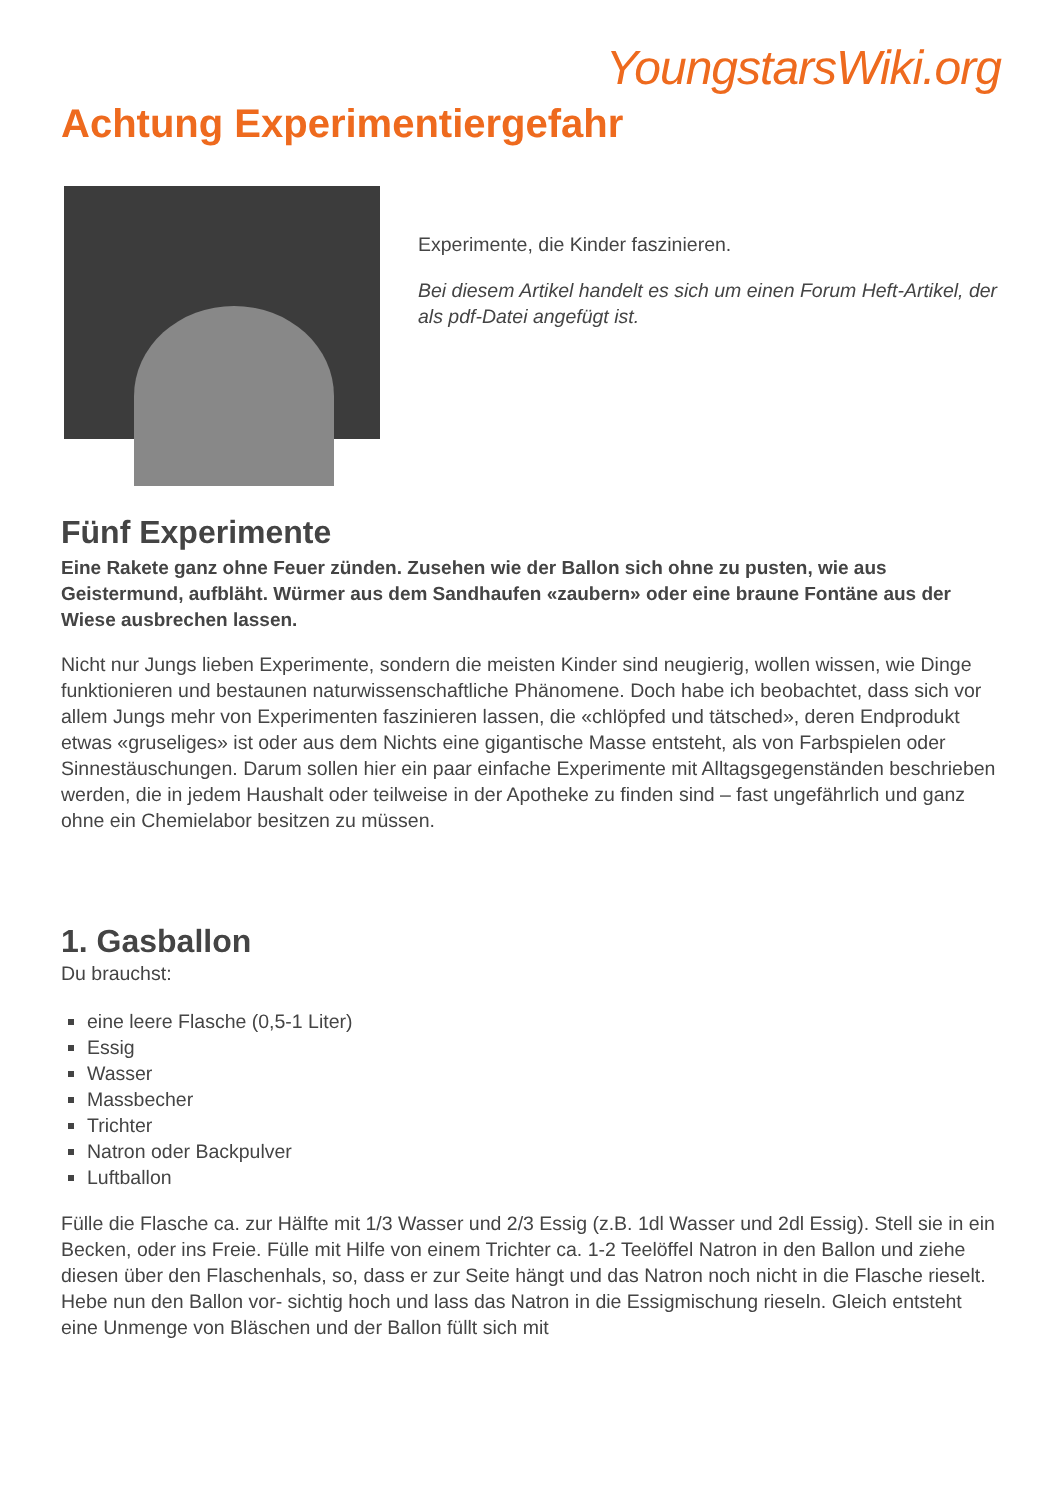YoungstarsWiki.org
Achtung Experimentiergefahr
Experimente, die Kinder faszinieren.
Bei diesem Artikel handelt es sich um einen Forum Heft-Artikel, der als pdf-Datei angefügt ist.
Fünf Experimente
Eine Rakete ganz ohne Feuer zünden. Zusehen wie der Ballon sich ohne zu pusten, wie aus Geistermund, aufbläht. Würmer aus dem Sandhaufen «zaubern» oder eine braune Fontäne aus der Wiese ausbrechen lassen.
Nicht nur Jungs lieben Experimente, sondern die meisten Kinder sind neugierig, wollen wissen, wie Dinge funktionieren und bestaunen naturwissenschaftliche Phänomene. Doch habe ich beobachtet, dass sich vor allem Jungs mehr von Experimenten faszinieren lassen, die «chlöpfed und tätsched», deren Endprodukt etwas «gruseliges» ist oder aus dem Nichts eine gigantische Masse entsteht, als von Farbspielen oder Sinnestäuschungen. Darum sollen hier ein paar einfache Experimente mit Alltagsgegenständen beschrieben werden, die in jedem Haushalt oder teilweise in der Apotheke zu finden sind – fast ungefährlich und ganz ohne ein Chemielabor besitzen zu müssen.
1. Gasballon
Du brauchst:
eine leere Flasche (0,5-1 Liter)
Essig
Wasser
Massbecher
Trichter
Natron oder Backpulver
Luftballon
Fülle die Flasche ca. zur Hälfte mit 1/3 Wasser und 2/3 Essig (z.B. 1dl Wasser und 2dl Essig). Stell sie in ein Becken, oder ins Freie. Fülle mit Hilfe von einem Trichter ca. 1-2 Teelöffel Natron in den Ballon und ziehe diesen über den Flaschenhals, so, dass er zur Seite hängt und das Natron noch nicht in die Flasche rieselt. Hebe nun den Ballon vor- sichtig hoch und lass das Natron in die Essigmischung rieseln. Gleich entsteht eine Unmenge von Bläschen und der Ballon füllt sich mit